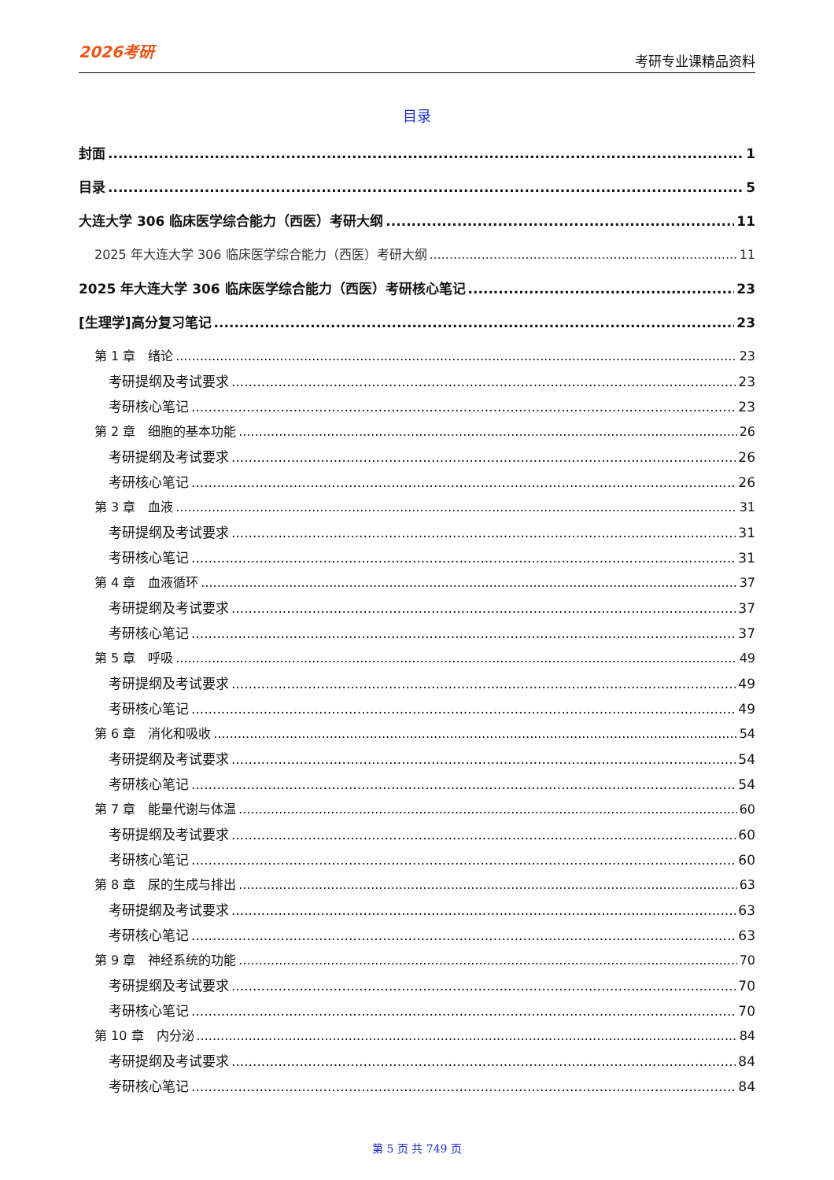2026考研
考研专业课精品资料
目录
封面 1
目录 5
大连大学 306 临床医学综合能力（西医）考研大纲 11
2025 年大连大学 306 临床医学综合能力（西医）考研大纲 11
2025 年大连大学 306 临床医学综合能力（西医）考研核心笔记 23
[生理学]高分复习笔记 23
第 1 章　绪论 23
考研提纲及考试要求 23
考研核心笔记 23
第 2 章　细胞的基本功能 26
考研提纲及考试要求 26
考研核心笔记 26
第 3 章　血液 31
考研提纲及考试要求 31
考研核心笔记 31
第 4 章　血液循环 37
考研提纲及考试要求 37
考研核心笔记 37
第 5 章　呼吸 49
考研提纲及考试要求 49
考研核心笔记 49
第 6 章　消化和吸收 54
考研提纲及考试要求 54
考研核心笔记 54
第 7 章　能量代谢与体温 60
考研提纲及考试要求 60
考研核心笔记 60
第 8 章　尿的生成与排出 63
考研提纲及考试要求 63
考研核心笔记 63
第 9 章　神经系统的功能 70
考研提纲及考试要求 70
考研核心笔记 70
第 10 章　内分泌 84
考研提纲及考试要求 84
考研核心笔记 84
第 5 页 共 749 页